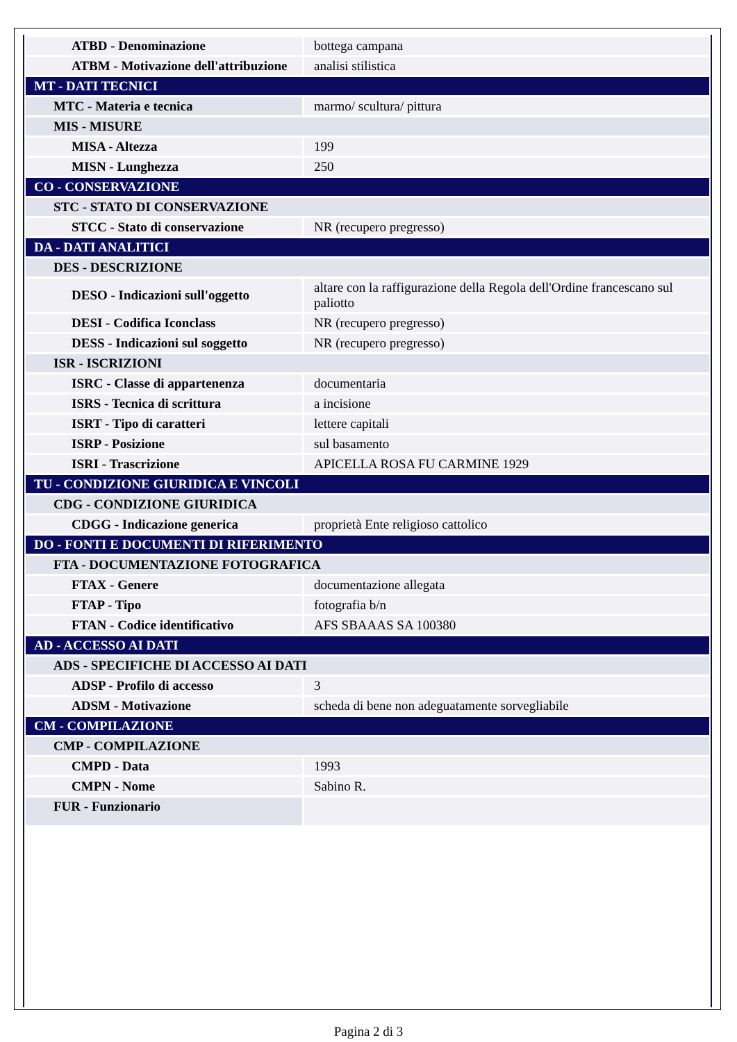| ATBD - Denominazione | bottega campana |
| ATBM - Motivazione dell'attribuzione | analisi stilistica |
| MT - DATI TECNICI | |
| MTC - Materia e tecnica | marmo/ scultura/ pittura |
| MIS - MISURE | |
| MISA - Altezza | 199 |
| MISN - Lunghezza | 250 |
| CO - CONSERVAZIONE | |
| STC - STATO DI CONSERVAZIONE | |
| STCC - Stato di conservazione | NR (recupero pregresso) |
| DA - DATI ANALITICI | |
| DES - DESCRIZIONE | |
| DESO - Indicazioni sull'oggetto | altare con la raffigurazione della Regola dell'Ordine francescano sul paliotto |
| DESI - Codifica Iconclass | NR (recupero pregresso) |
| DESS - Indicazioni sul soggetto | NR (recupero pregresso) |
| ISR - ISCRIZIONI | |
| ISRC - Classe di appartenenza | documentaria |
| ISRS - Tecnica di scrittura | a incisione |
| ISRT - Tipo di caratteri | lettere capitali |
| ISRP - Posizione | sul basamento |
| ISRI - Trascrizione | APICELLA ROSA FU CARMINE 1929 |
| TU - CONDIZIONE GIURIDICA E VINCOLI | |
| CDG - CONDIZIONE GIURIDICA | |
| CDGG - Indicazione generica | proprietà Ente religioso cattolico |
| DO - FONTI E DOCUMENTI DI RIFERIMENTO | |
| FTA - DOCUMENTAZIONE FOTOGRAFICA | |
| FTAX - Genere | documentazione allegata |
| FTAP - Tipo | fotografia b/n |
| FTAN - Codice identificativo | AFS SBAAAS SA 100380 |
| AD - ACCESSO AI DATI | |
| ADS - SPECIFICHE DI ACCESSO AI DATI | |
| ADSP - Profilo di accesso | 3 |
| ADSM - Motivazione | scheda di bene non adeguatamente sorvegliabile |
| CM - COMPILAZIONE | |
| CMP - COMPILAZIONE | |
| CMPD - Data | 1993 |
| CMPN - Nome | Sabino R. |
| FUR - Funzionario | |
Pagina 2 di 3